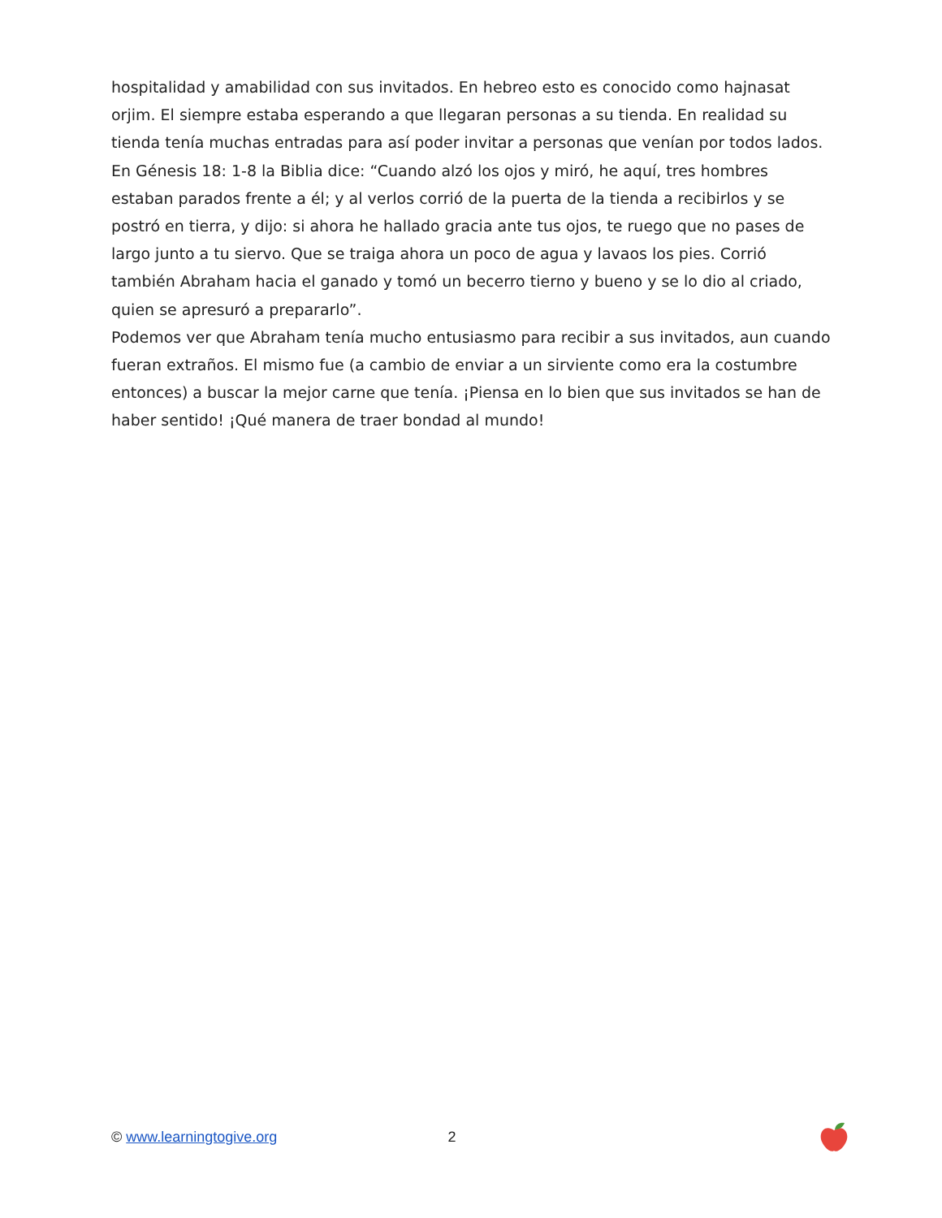hospitalidad y amabilidad con sus invitados. En hebreo esto es conocido como hajnasat orjim. El siempre estaba esperando a que llegaran personas a su tienda. En realidad su tienda tenía muchas entradas para así poder invitar a personas que venían por todos lados. En Génesis 18: 1-8 la Biblia dice: “Cuando alzó los ojos y miró, he aquí, tres hombres estaban parados frente a él; y al verlos corrió de la puerta de la tienda a recibirlos y se postró en tierra, y dijo: si ahora he hallado gracia ante tus ojos, te ruego que no pases de largo junto a tu siervo. Que se traiga ahora un poco de agua y lavaos los pies. Corrió también Abraham hacia el ganado y tomó un becerro tierno y bueno y se lo dio al criado, quien se apresuró a prepararlo”.
Podemos ver que Abraham tenía mucho entusiasmo para recibir a sus invitados, aun cuando fueran extraños. El mismo fue (a cambio de enviar a un sirviente como era la costumbre entonces) a buscar la mejor carne que tenía. ¡Piensa en lo bien que sus invitados se han de haber sentido! ¡Qué manera de traer bondad al mundo!
© www.learningtogive.org 2